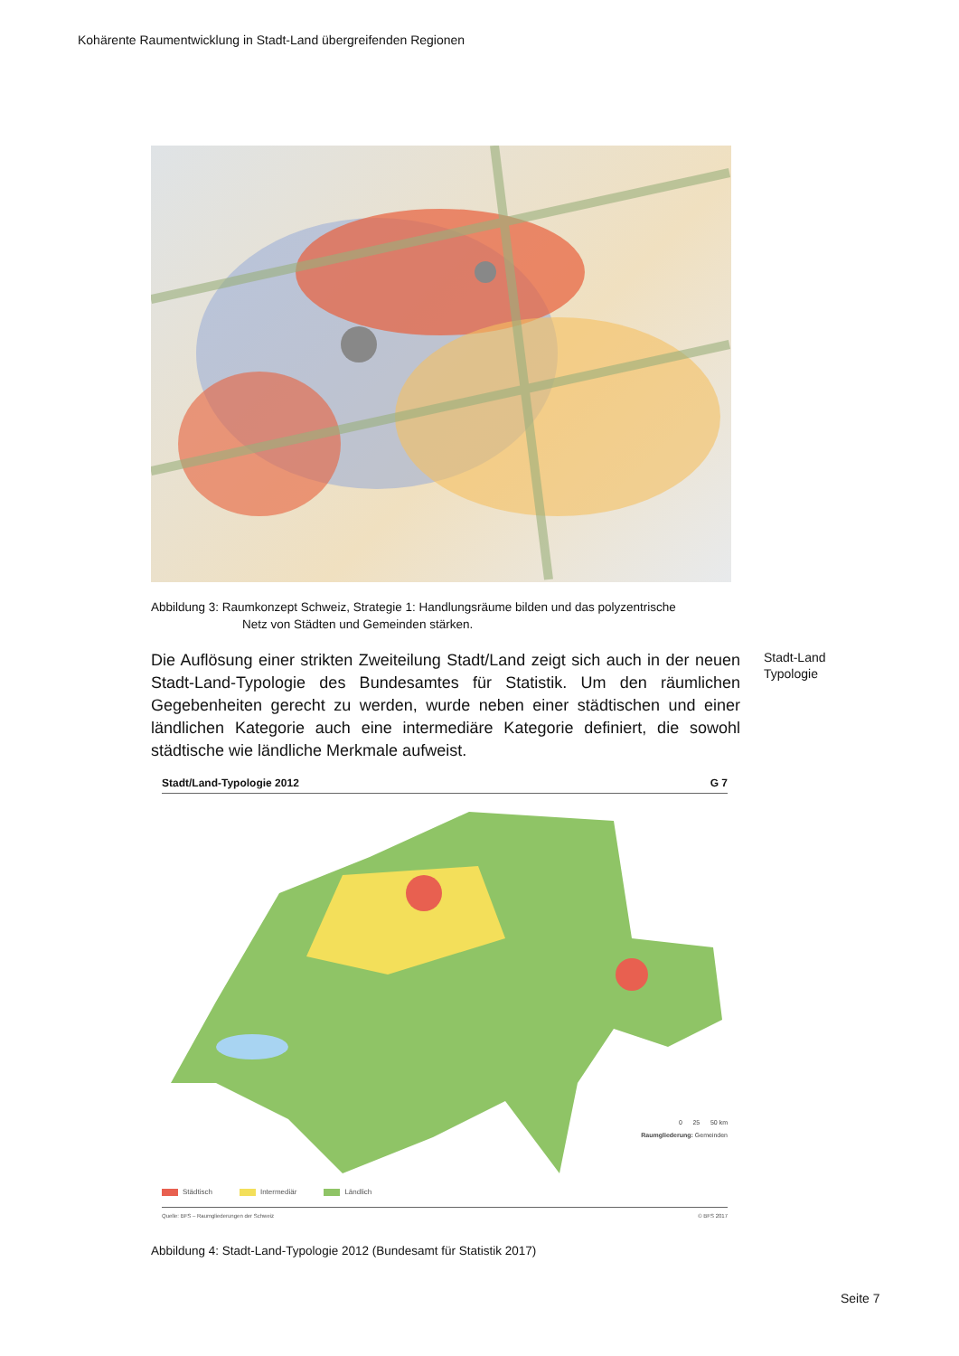Kohärente Raumentwicklung in Stadt-Land übergreifenden Regionen
Abbildung 3: Raumkonzept Schweiz, Strategie 1: Handlungsräume bilden und das polyzentrische
Netz von Städten und Gemeinden stärken.
Die Auflösung einer strikten Zweiteilung Stadt/Land zeigt sich auch in der neuen Stadt-Land-Typologie des Bundesamtes für Statistik. Um den räumlichen Gegebenheiten gerecht zu werden, wurde neben einer städtischen und einer ländlichen Kategorie auch eine intermediäre Kategorie definiert, die sowohl städtische wie ländliche Merkmale aufweist.
Stadt/Land-Typologie 2012 G 7
0 25 50 km
Raumgliederung: Gemeinden
Städtisch Intermediär Ländlich
Quelle: BFS – Raumgliederungen der Schweiz © BFS 2017
Abbildung 4: Stadt-Land-Typologie 2012 (Bundesamt für Statistik 2017)
Stadt-Land
Typologie
Seite 7